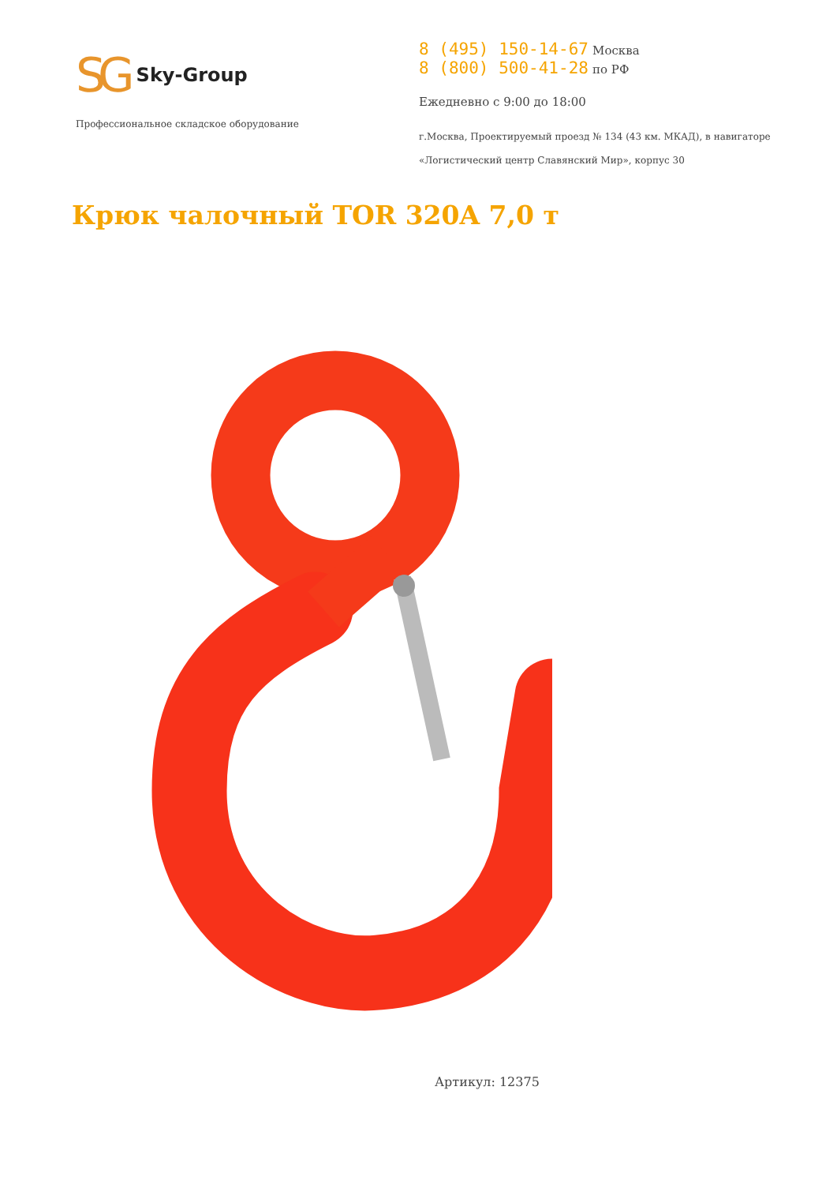SG Sky-Group
Профессиональное складское оборудование
8 (495) 150-14-67 Москва
8 (800) 500-41-28 по РФ
Ежедневно с 9:00 до 18:00
г.Москва, Проектируемый проезд № 134 (43 км. МКАД), в навигаторе
«Логистический центр Славянский Мир», корпус 30
Крюк чалочный TOR 320A 7,0 т
Артикул: 12375